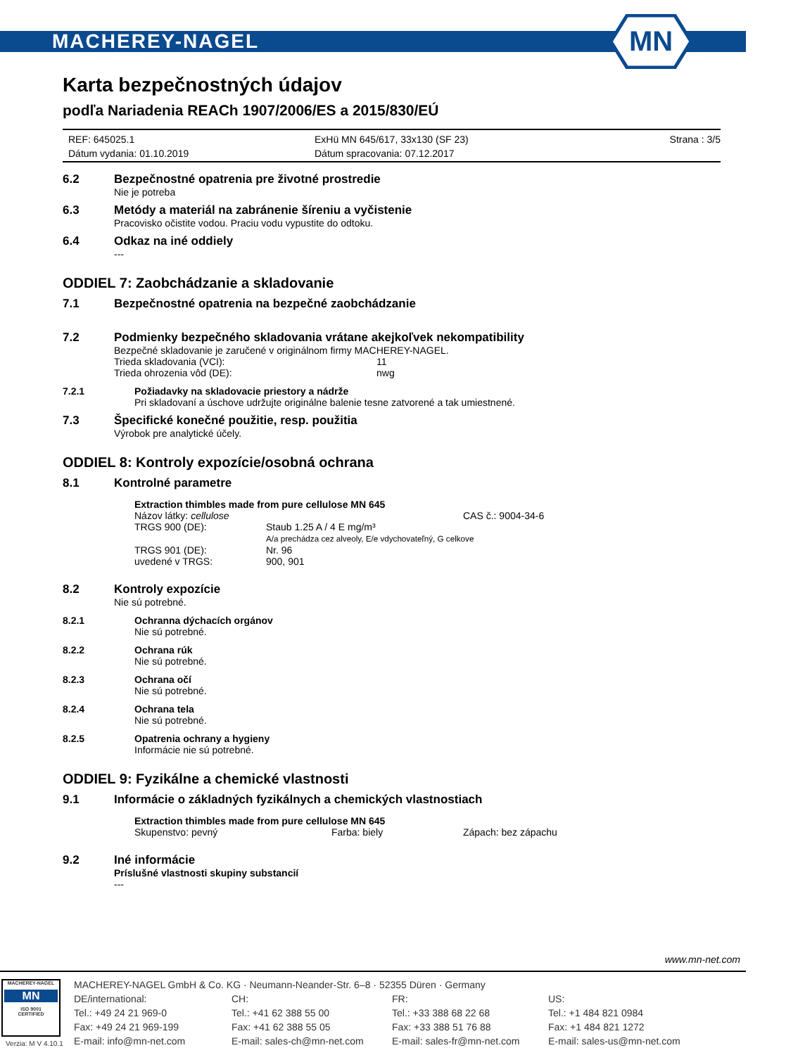MACHEREY-NAGEL
MN
Karta bezpečnostných údajov
podľa Nariadenia REACh 1907/2006/ES a 2015/830/EÚ
REF: 645025.1 ExHü MN 645/617, 33x130 (SF 23) Strana : 3/5 Dátum vydania: 01.10.2019 Dátum spracovania: 07.12.2017
6.2 Bezpečnostné opatrenia pre životné prostredie
Nie je potreba
6.3 Metódy a materiál na zabránenie šíreniu a vyčistenie
Pracovisko očistite vodou. Praciu vodu vypustite do odtoku.
6.4 Odkaz na iné oddiely
---
ODDIEL 7: Zaobchádzanie a skladovanie
7.1 Bezpečnostné opatrenia na bezpečné zaobchádzanie
7.2 Podmienky bezpečného skladovania vrátane akejkoľvek nekompatibility
Bezpečné skladovanie je zaručené v originálnom firmy MACHEREY-NAGEL.
Trieda skladovania (VCI): 11 Trieda ohrozenia vôd (DE): nwg
7.2.1 Požiadavky na skladovacie priestory a nádrže
Pri skladovaní a úschove udržujte originálne balenie tesne zatvorené a tak umiestnené.
7.3 Špecifické konečné použitie, resp. použitia
Výrobok pre analytické účely.
ODDIEL 8: Kontroly expozície/osobná ochrana
8.1 Kontrolné parametre
Extraction thimbles made from pure cellulose MN 645
Názov látky: cellulose CAS č.: 9004-34-6 TRGS 900 (DE): Staub 1.25 A / 4 E mg/m³
A/a prechádza cez alveoly, E/e vdychovateľný, G celkove TRGS 901 (DE): Nr. 96 uvedené v TRGS: 900, 901
8.2 Kontroly expozície
Nie sú potrebné.
8.2.1 Ochranna dýchacích orgánov
Nie sú potrebné.
8.2.2 Ochrana rúk
Nie sú potrebné.
8.2.3 Ochrana očí
Nie sú potrebné.
8.2.4 Ochrana tela
Nie sú potrebné.
8.2.5 Opatrenia ochrany a hygieny
Informácie nie sú potrebné.
ODDIEL 9: Fyzikálne a chemické vlastnosti
9.1 Informácie o základných fyzikálnych a chemických vlastnostiach
Extraction thimbles made from pure cellulose MN 645
Skupenstvo: pevný Farba: biely Zápach: bez zápachu
9.2 Iné informácie
Príslušné vlastnosti skupiny substancií
---
www.mn-net.com
MACHEREY-NAGEL
MN
ISO 9001
CERTIFIED
MACHEREY-NAGEL GmbH & Co. KG · Neumann-Neander-Str. 6–8 · 52355 Düren · Germany DE/international: CH: FR: US: Tel.: +49 24 21 969-0 Tel.: +41 62 388 55 00 Tel.: +33 388 68 22 68 Tel.: +1 484 821 0984 Fax: +49 24 21 969-199 Fax: +41 62 388 55 05 Fax: +33 388 51 76 88 Fax: +1 484 821 1272 E-mail: info@mn-net.com E-mail: sales-ch@mn-net.com E-mail: sales-fr@mn-net.com E-mail: sales-us@mn-net.com
Verzia: M V 4.10.1